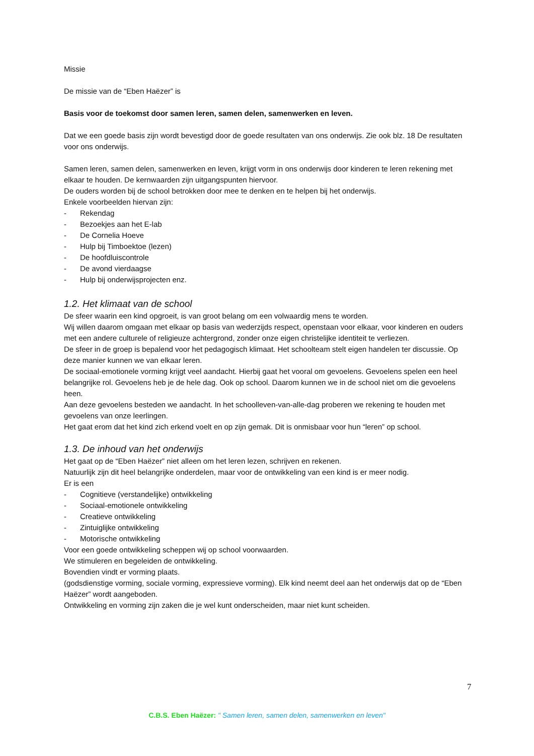Missie
De missie van de “Eben Haëzer” is
Basis voor de toekomst door samen leren, samen delen, samenwerken en leven.
Dat we een goede basis zijn wordt bevestigd door de goede resultaten van ons onderwijs. Zie ook blz. 18 De resultaten voor ons onderwijs.
Samen leren, samen delen, samenwerken en leven, krijgt vorm in ons onderwijs door kinderen te leren rekening met elkaar te houden. De kernwaarden zijn uitgangspunten hiervoor.
De ouders worden bij de school betrokken door mee te denken en te helpen bij het onderwijs.
Enkele voorbeelden hiervan zijn:
- Rekendag
- Bezoekjes aan het E-lab
- De Cornelia Hoeve
- Hulp bij Timboektoe (lezen)
- De hoofdluiscontrole
- De avond vierdaagse
- Hulp bij onderwijsprojecten enz.
1.2. Het klimaat van de school
De sfeer waarin een kind opgroeit, is van groot belang om een volwaardig mens te worden.
Wij willen daarom omgaan met elkaar op basis van wederzijds respect, openstaan voor elkaar, voor kinderen en ouders met een andere culturele of religieuze achtergrond, zonder onze eigen christelijke identiteit te verliezen.
De sfeer in de groep is bepalend voor het pedagogisch klimaat. Het schoolteam stelt eigen handelen ter discussie. Op deze manier kunnen we van elkaar leren.
De sociaal-emotionele vorming krijgt veel aandacht. Hierbij gaat het vooral om gevoelens. Gevoelens spelen een heel belangrijke rol. Gevoelens heb je de hele dag. Ook op school. Daarom kunnen we in de school niet om die gevoelens heen.
Aan deze gevoelens besteden we aandacht. In het schoolleven-van-alle-dag proberen we rekening te houden met gevoelens van onze leerlingen.
Het gaat erom dat het kind zich erkend voelt en op zijn gemak. Dit is onmisbaar voor hun “leren” op school.
1.3. De inhoud van het onderwijs
Het gaat op de “Eben Haëzer” niet alleen om het leren lezen, schrijven en rekenen.
Natuurlijk zijn dit heel belangrijke onderdelen, maar voor de ontwikkeling van een kind is er meer nodig.
Er is een
- Cognitieve (verstandelijke) ontwikkeling
- Sociaal-emotionele ontwikkeling
- Creatieve ontwikkeling
- Zintuiglijke ontwikkeling
- Motorische ontwikkeling
Voor een goede ontwikkeling scheppen wij op school voorwaarden.
We stimuleren en begeleiden de ontwikkeling.
Bovendien vindt er vorming plaats.
(godsdienstige vorming, sociale vorming, expressieve vorming). Elk kind neemt deel aan het onderwijs dat op de “Eben Haëzer” wordt aangeboden.
Ontwikkeling en vorming zijn zaken die je wel kunt onderscheiden, maar niet kunt scheiden.
7
C.B.S. Eben Haëzer: " Samen leren, samen delen, samenwerken en leven"